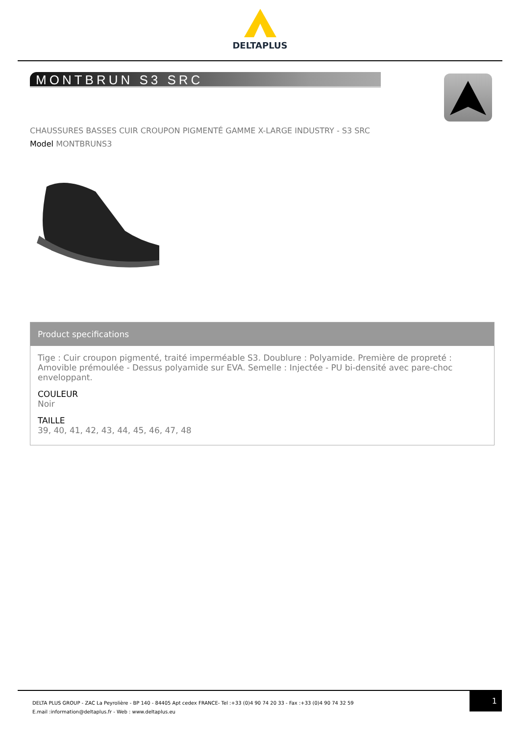DELTAPLUS
MONTBRUN S3 SRC
CHAUSSURES BASSES CUIR CROUPON PIGMENTÉ GAMME X-LARGE INDUSTRY - S3 SRC
Model MONTBRUNS3
Product specifications
Tige : Cuir croupon pigmenté, traité imperméable S3. Doublure : Polyamide. Première de propreté : Amovible prémoulée - Dessus polyamide sur EVA. Semelle : Injectée - PU bi-densité avec pare-choc enveloppant.
COULEUR
Noir
TAILLE
39, 40, 41, 42, 43, 44, 45, 46, 47, 48
DELTA PLUS GROUP - ZAC La Peyrolière - BP 140 - 84405 Apt cedex FRANCE- Tel :+33 (0)4 90 74 20 33 - Fax :+33 (0)4 90 74 32 59
E.mail :information@deltaplus.fr - Web : www.deltaplus.eu
1